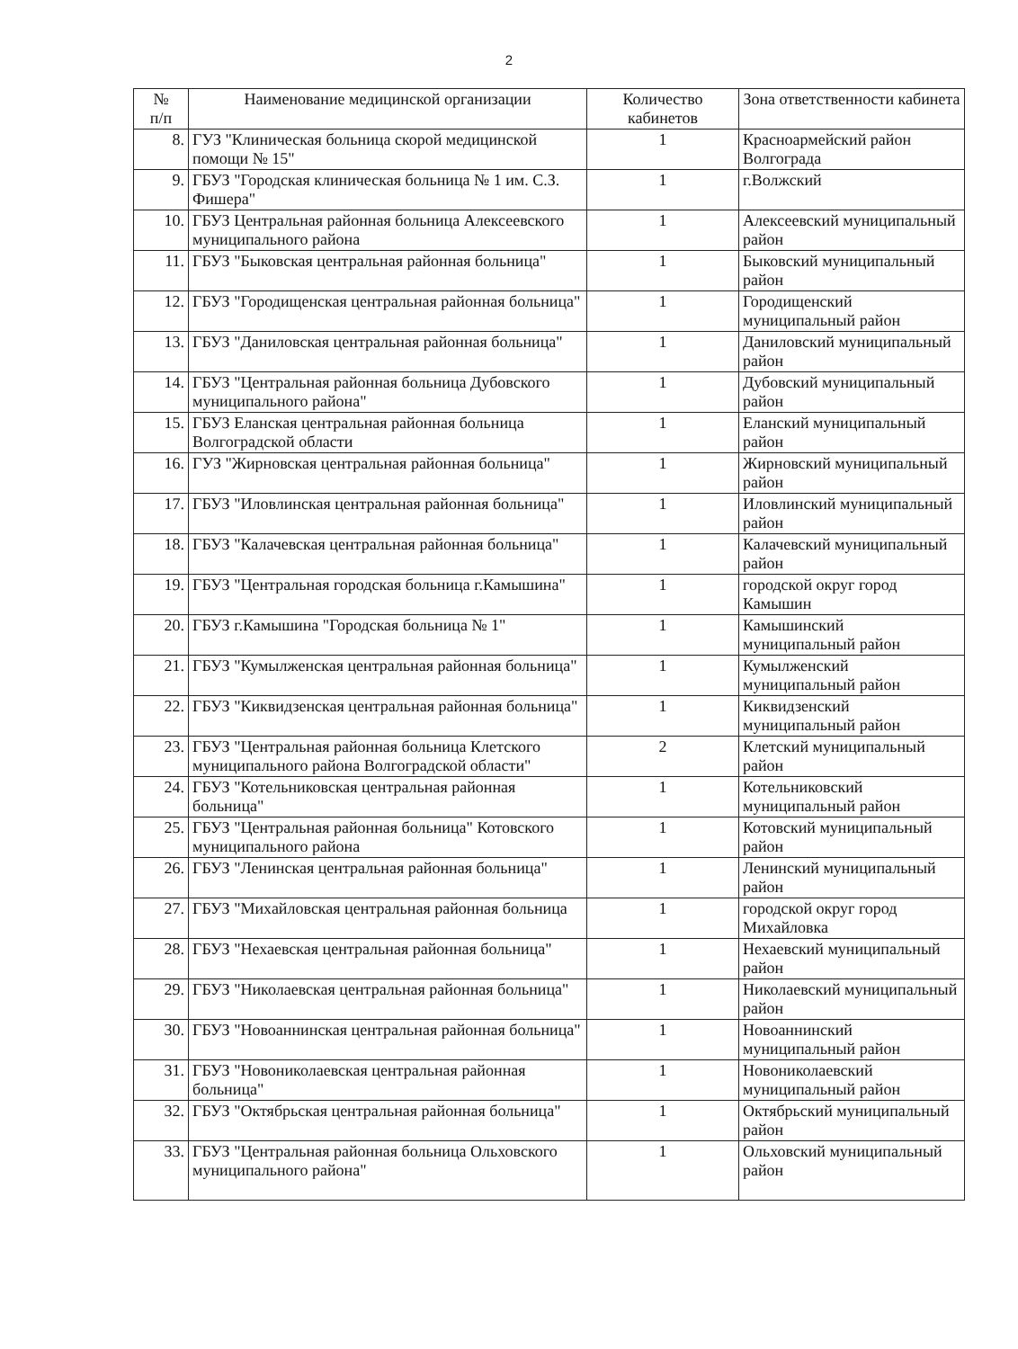2
| № п/п | Наименование медицинской организации | Количество кабинетов | Зона ответственности кабинета |
| --- | --- | --- | --- |
| 8. | ГУЗ "Клиническая больница скорой медицинской помощи № 15" | 1 | Красноармейский район Волгограда |
| 9. | ГБУЗ "Городская клиническая больница № 1 им. С.З. Фишера" | 1 | г.Волжский |
| 10. | ГБУЗ Центральная районная больница Алексеевского муниципального района | 1 | Алексеевский муниципальный район |
| 11. | ГБУЗ "Быковская центральная районная больница" | 1 | Быковский муниципальный район |
| 12. | ГБУЗ "Городищенская центральная районная больница" | 1 | Городищенский муниципальный район |
| 13. | ГБУЗ "Даниловская центральная районная больница" | 1 | Даниловский муниципальный район |
| 14. | ГБУЗ "Центральная районная больница Дубовского муниципального района" | 1 | Дубовский муниципальный район |
| 15. | ГБУЗ Еланская центральная районная больница Волгоградской области | 1 | Еланский муниципальный район |
| 16. | ГУЗ "Жирновская центральная районная больница" | 1 | Жирновский муниципальный район |
| 17. | ГБУЗ "Иловлинская центральная районная больница" | 1 | Иловлинский муниципальный район |
| 18. | ГБУЗ "Калачевская центральная районная больница" | 1 | Калачевский муниципальный район |
| 19. | ГБУЗ "Центральная городская больница г.Камышина" | 1 | городской округ город Камышин |
| 20. | ГБУЗ г.Камышина "Городская больница № 1" | 1 | Камышинский муниципальный район |
| 21. | ГБУЗ "Кумылженская центральная районная больница" | 1 | Кумылженский муниципальный район |
| 22. | ГБУЗ "Киквидзенская центральная районная больница" | 1 | Киквидзенский муниципальный район |
| 23. | ГБУЗ "Центральная районная больница Клетского муниципального района Волгоградской области" | 2 | Клетский муниципальный район |
| 24. | ГБУЗ "Котельниковская центральная районная больница" | 1 | Котельниковский муниципальный район |
| 25. | ГБУЗ "Центральная районная больница" Котовского муниципального района | 1 | Котовский муниципальный район |
| 26. | ГБУЗ "Ленинская центральная районная больница" | 1 | Ленинский муниципальный район |
| 27. | ГБУЗ "Михайловская центральная районная больница | 1 | городской округ город Михайловка |
| 28. | ГБУЗ "Нехаевская центральная районная больница" | 1 | Нехаевский муниципальный район |
| 29. | ГБУЗ "Николаевская центральная районная больница" | 1 | Николаевский муниципальный район |
| 30. | ГБУЗ "Новоаннинская центральная районная больница" | 1 | Новоаннинский муниципальный район |
| 31. | ГБУЗ "Новониколаевская центральная районная больница" | 1 | Новониколаевский муниципальный район |
| 32. | ГБУЗ "Октябрьская центральная районная больница" | 1 | Октябрьский муниципальный район |
| 33. | ГБУЗ "Центральная районная больница Ольховского муниципального района" | 1 | Ольховский муниципальный район |